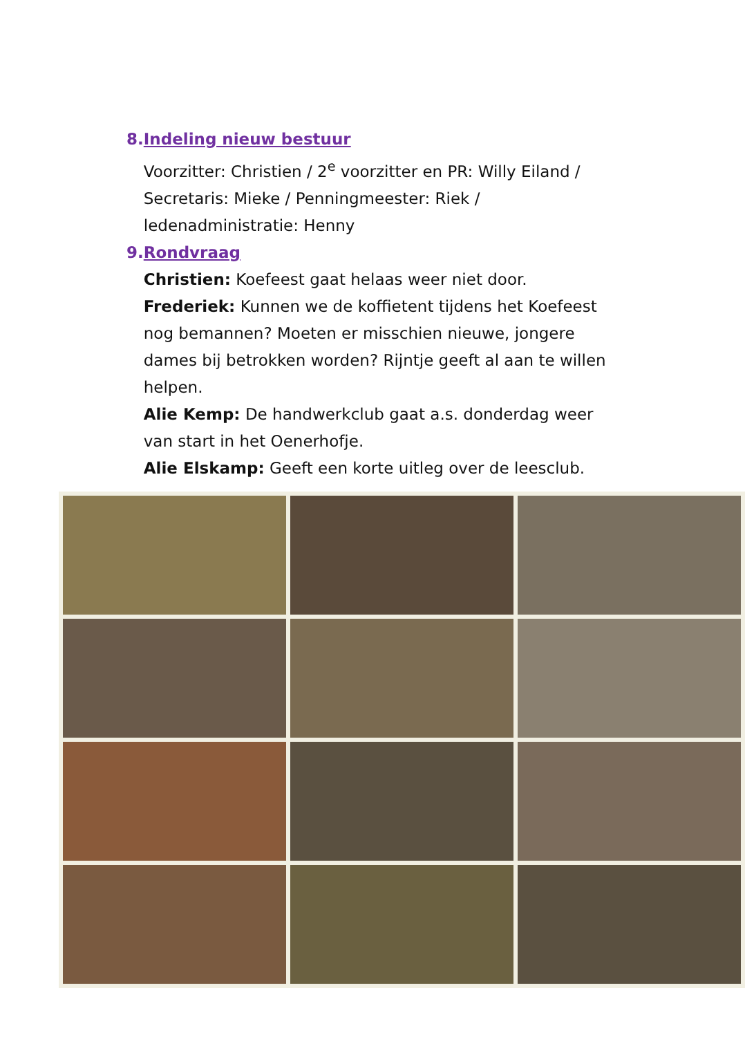8. Indeling nieuw bestuur
Voorzitter: Christien / 2<sup>e</sup> voorzitter en PR: Willy Eiland / Secretaris: Mieke / Penningmeester: Riek / ledenadministratie: Henny
9. Rondvraag
Christien: Koefeest gaat helaas weer niet door.
Frederiek: Kunnen we de koffietent tijdens het Koefeest nog bemannen? Moeten er misschien nieuwe, jongere dames bij betrokken worden? Rijntje geeft al aan te willen helpen.
Alie Kemp: De handwerkclub gaat a.s. donderdag weer van start in het Oenerhofje.
Alie Elskamp: Geeft een korte uitleg over de leesclub.